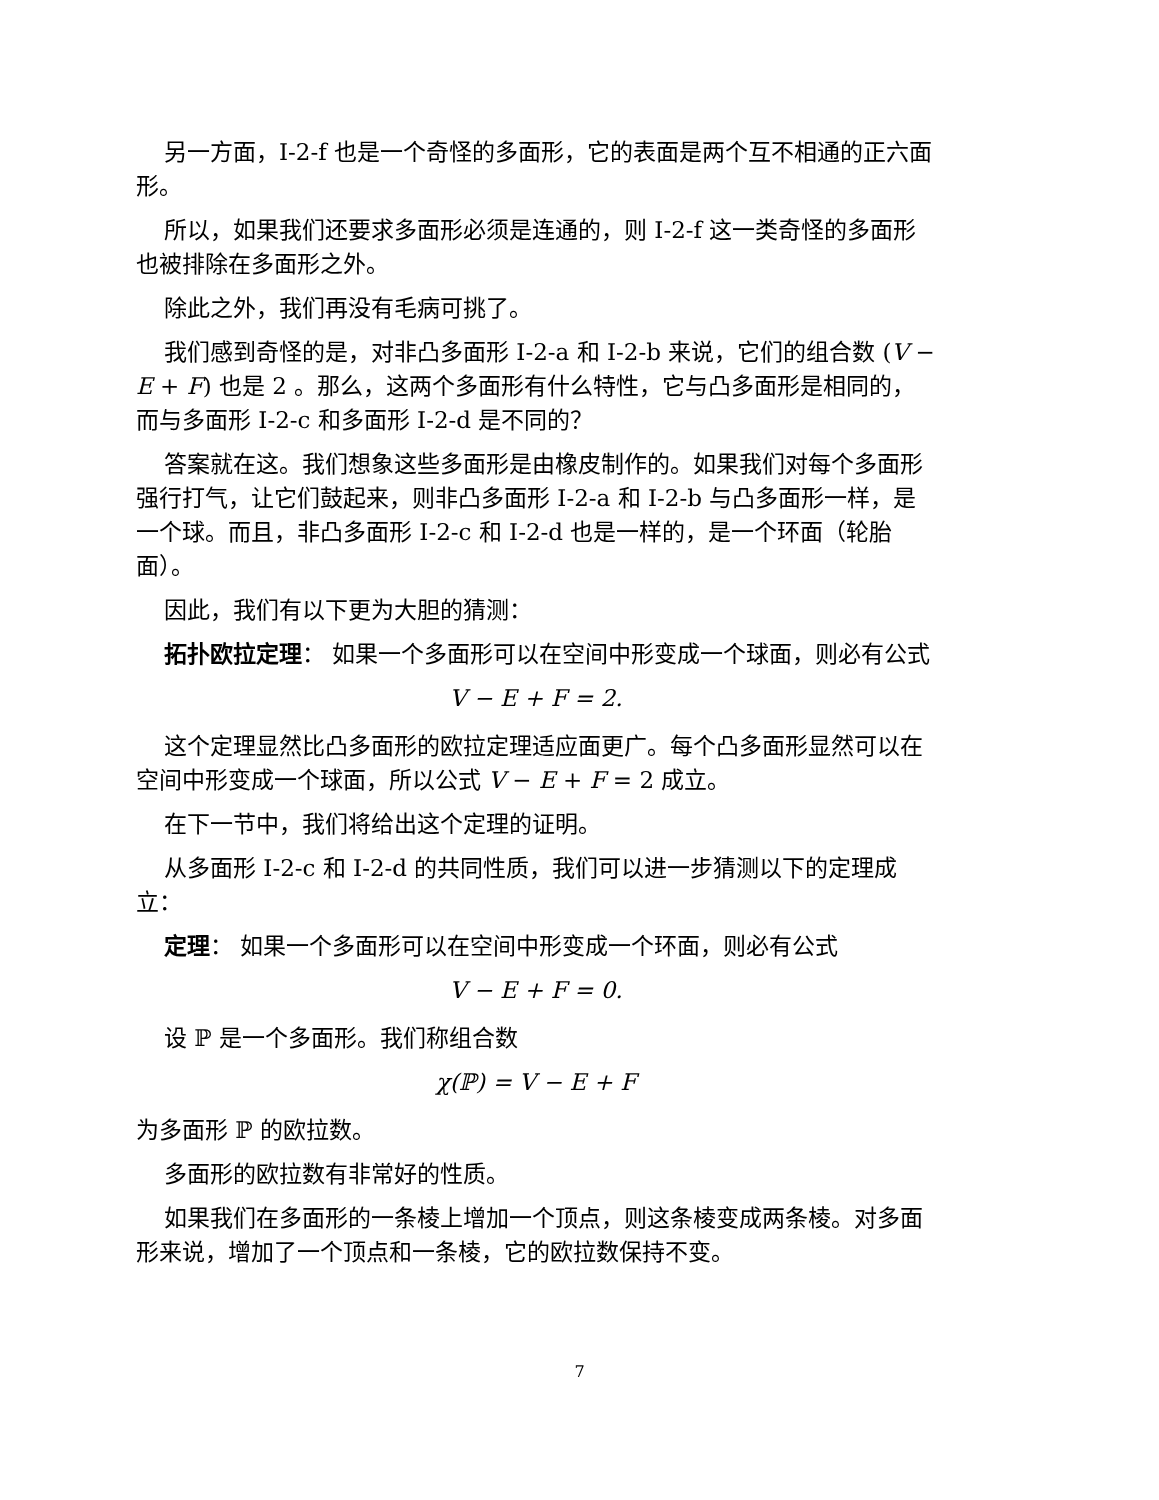另一方面，I-2-f 也是一个奇怪的多面形，它的表面是两个互不相通的正六面形。
所以，如果我们还要求多面形必须是连通的，则 I-2-f 这一类奇怪的多面形也被排除在多面形之外。
除此之外，我们再没有毛病可挑了。
我们感到奇怪的是，对非凸多面形 I-2-a 和 I-2-b 来说，它们的组合数 (V − E + F) 也是 2 。那么，这两个多面形有什么特性，它与凸多面形是相同的，而与多面形 I-2-c 和多面形 I-2-d 是不同的？
答案就在这。我们想象这些多面形是由橡皮制作的。如果我们对每个多面形强行打气，让它们鼓起来，则非凸多面形 I-2-a 和 I-2-b 与凸多面形一样，是一个球。而且，非凸多面形 I-2-c 和 I-2-d 也是一样的，是一个环面（轮胎面）。
因此，我们有以下更为大胆的猜测：
拓扑欧拉定理： 如果一个多面形可以在空间中形变成一个球面，则必有公式
V − E + F = 2.
这个定理显然比凸多面形的欧拉定理适应面更广。每个凸多面形显然可以在空间中形变成一个球面，所以公式 V − E + F = 2 成立。
在下一节中，我们将给出这个定理的证明。
从多面形 I-2-c 和 I-2-d 的共同性质，我们可以进一步猜测以下的定理成立：
定理： 如果一个多面形可以在空间中形变成一个环面，则必有公式
V − E + F = 0.
设 ℙ 是一个多面形。我们称组合数
χ(ℙ) = V − E + F
为多面形 ℙ 的欧拉数。
多面形的欧拉数有非常好的性质。
如果我们在多面形的一条棱上增加一个顶点，则这条棱变成两条棱。对多面形来说，增加了一个顶点和一条棱，它的欧拉数保持不变。
7